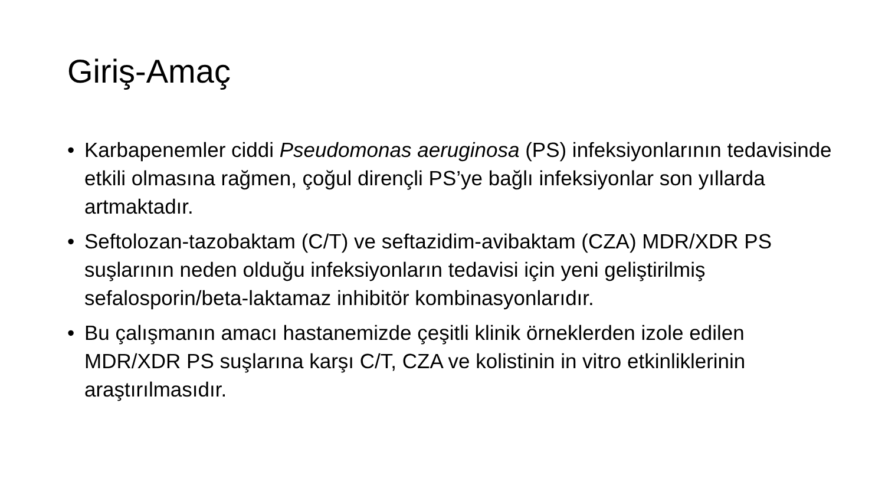Giriş-Amaç
• Karbapenemler ciddi Pseudomonas aeruginosa (PS) infeksiyonlarının tedavisinde etkili olmasına rağmen, çoğul dirençli PS’ye bağlı infeksiyonlar son yıllarda artmaktadır.
• Seftolozan-tazobaktam (C/T) ve seftazidim-avibaktam (CZA) MDR/XDR PS suşlarının neden olduğu infeksiyonların tedavisi için yeni geliştirilmiş sefalosporin/beta-laktamaz inhibitör kombinasyonlarıdır.
• Bu çalışmanın amacı hastanemizde çeşitli klinik örneklerden izole edilen MDR/XDR PS suşlarına karşı C/T, CZA ve kolistinin in vitro etkinliklerinin araştırılmasıdır.